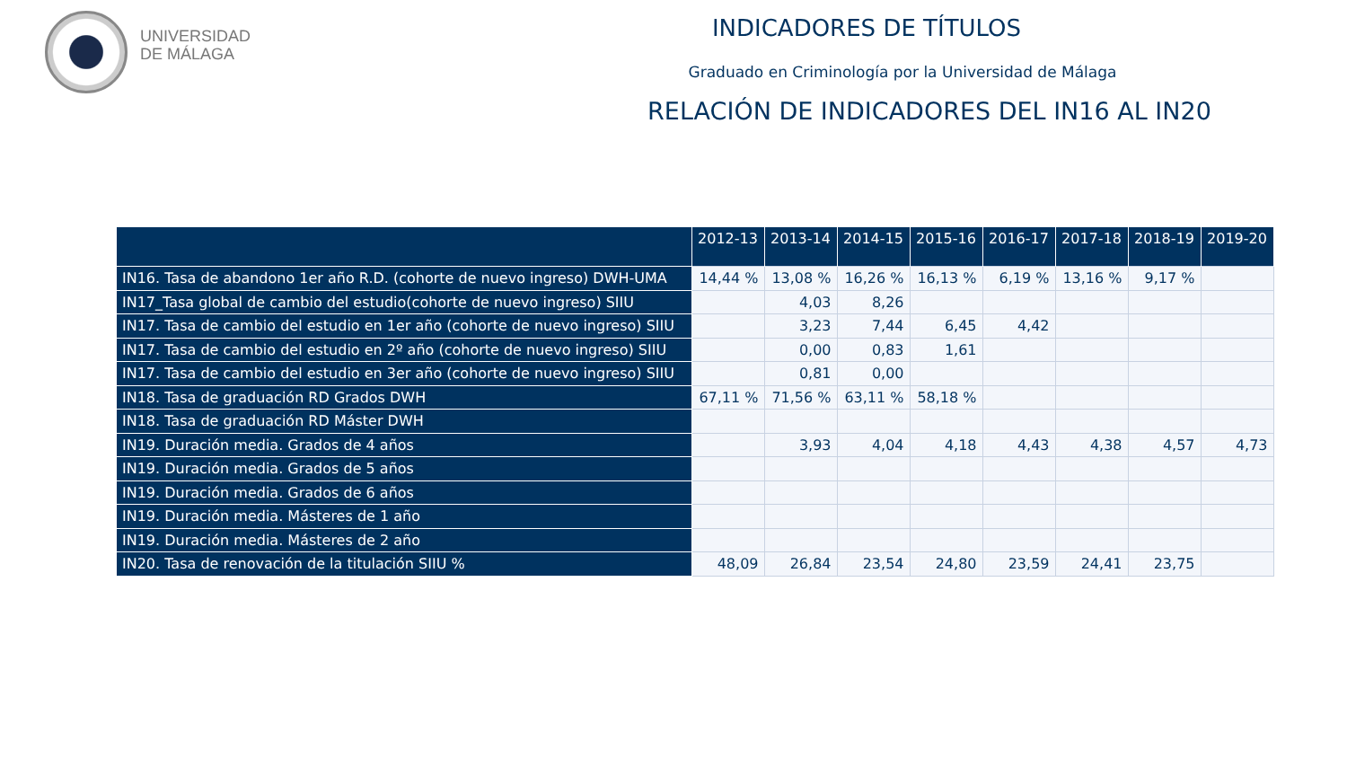UNIVERSIDAD
DE MÁLAGA
INDICADORES DE TÍTULOS
Graduado en Criminología por la Universidad de Málaga
RELACIÓN DE INDICADORES DEL IN16 AL IN20
| | 2012-13 | 2013-14 | 2014-15 | 2015-16 | 2016-17 | 2017-18 | 2018-19 | 2019-20 |
| --- | --- | --- | --- | --- | --- | --- | --- | --- |
| IN16. Tasa de abandono 1er año R.D. (cohorte de nuevo ingreso) DWH-UMA | 14,44 % | 13,08 % | 16,26 % | 16,13 % | 6,19 % | 13,16 % | 9,17 % | |
| IN17_Tasa global de cambio del estudio(cohorte de nuevo ingreso) SIIU | | 4,03 | 8,26 | | | | | |
| IN17. Tasa de cambio del estudio en 1er año (cohorte de nuevo ingreso) SIIU | | 3,23 | 7,44 | 6,45 | 4,42 | | | |
| IN17. Tasa de cambio del estudio en 2º año (cohorte de nuevo ingreso) SIIU | | 0,00 | 0,83 | 1,61 | | | | |
| IN17. Tasa de cambio del estudio en 3er año (cohorte de nuevo ingreso) SIIU | | 0,81 | 0,00 | | | | | |
| IN18. Tasa de graduación RD Grados DWH | 67,11 % | 71,56 % | 63,11 % | 58,18 % | | | | |
| IN18. Tasa de graduación RD Máster DWH | | | | | | | | |
| IN19. Duración media. Grados de 4 años | | 3,93 | 4,04 | 4,18 | 4,43 | 4,38 | 4,57 | 4,73 |
| IN19. Duración media. Grados de 5 años | | | | | | | | |
| IN19. Duración media. Grados de 6 años | | | | | | | | |
| IN19. Duración media. Másteres de 1 año | | | | | | | | |
| IN19. Duración media. Másteres de 2 año | | | | | | | | |
| IN20. Tasa de renovación de la titulación SIIU % | 48,09 | 26,84 | 23,54 | 24,80 | 23,59 | 24,41 | 23,75 | |